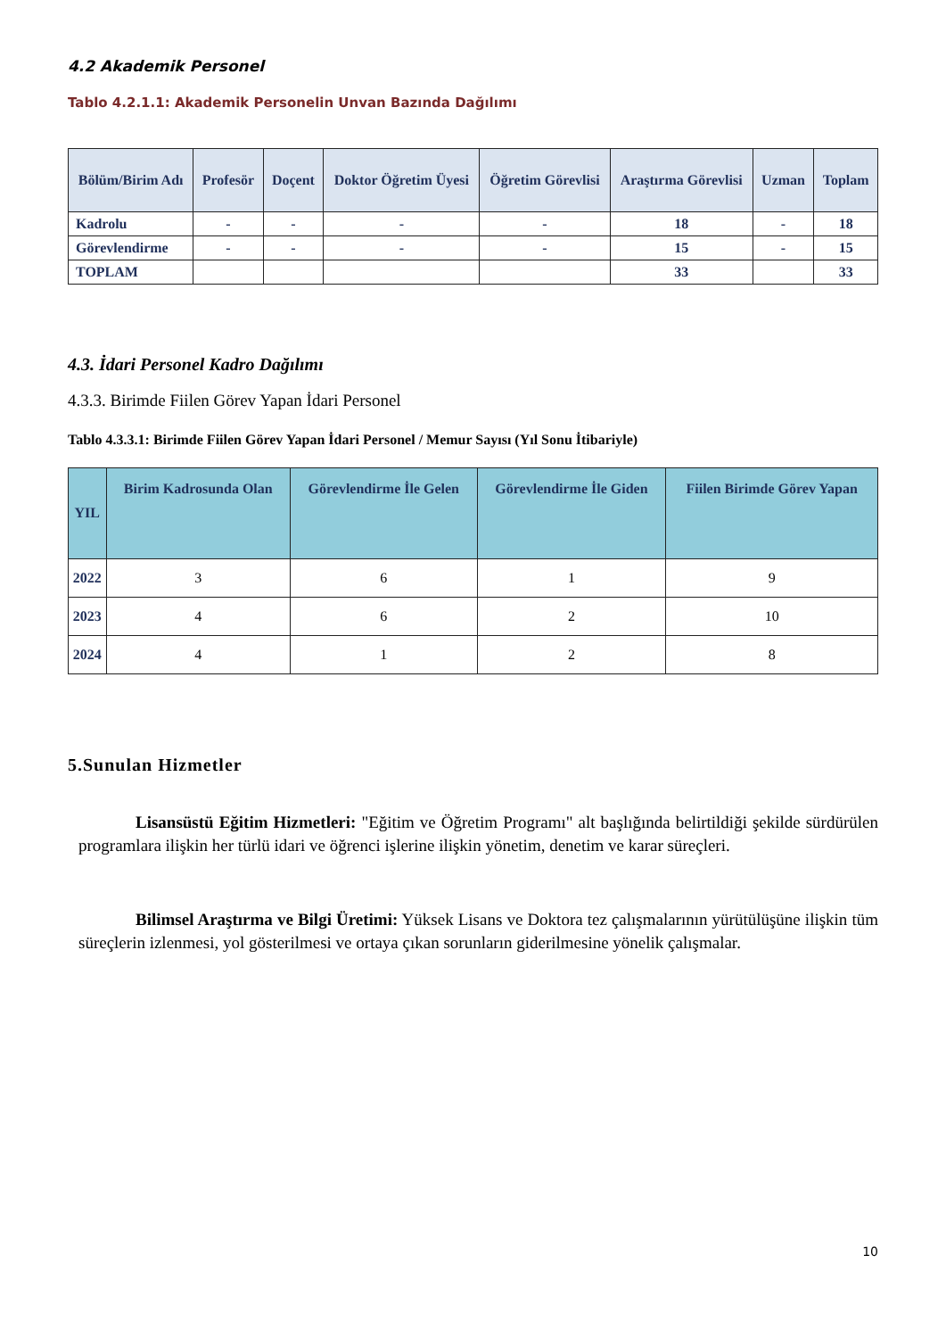4.2 Akademik Personel
Tablo 4.2.1.1: Akademik Personelin Unvan Bazında Dağılımı
| Bölüm/Birim Adı | Profesör | Doçent | Doktor Öğretim Üyesi | Öğretim Görevlisi | Araştırma Görevlisi | Uzman | Toplam |
| --- | --- | --- | --- | --- | --- | --- | --- |
| Kadrolu | - | - | - | - | 18 | - | 18 |
| Görevlendirme | - | - | - | - | 15 | - | 15 |
| TOPLAM | | | | | 33 | | 33 |
4.3. İdari Personel Kadro Dağılımı
4.3.3. Birimde Fiilen Görev Yapan İdari Personel
Tablo 4.3.3.1: Birimde Fiilen Görev Yapan İdari Personel / Memur Sayısı (Yıl Sonu İtibariyle)
| YIL | Birim Kadrosunda Olan | Görevlendirme İle Gelen | Görevlendirme İle Giden | Fiilen Birimde Görev Yapan |
| --- | --- | --- | --- | --- |
| 2022 | 3 | 6 | 1 | 9 |
| 2023 | 4 | 6 | 2 | 10 |
| 2024 | 4 | 1 | 2 | 8 |
5.Sunulan Hizmetler
Lisansüstü Eğitim Hizmetleri: "Eğitim ve Öğretim Programı" alt başlığında belirtildiği şekilde sürdürülen programlara ilişkin her türlü idari ve öğrenci işlerine ilişkin yönetim, denetim ve karar süreçleri.
Bilimsel Araştırma ve Bilgi Üretimi: Yüksek Lisans ve Doktora tez çalışmalarının yürütülüşüne ilişkin tüm süreçlerin izlenmesi, yol gösterilmesi ve ortaya çıkan sorunların giderilmesine yönelik çalışmalar.
10